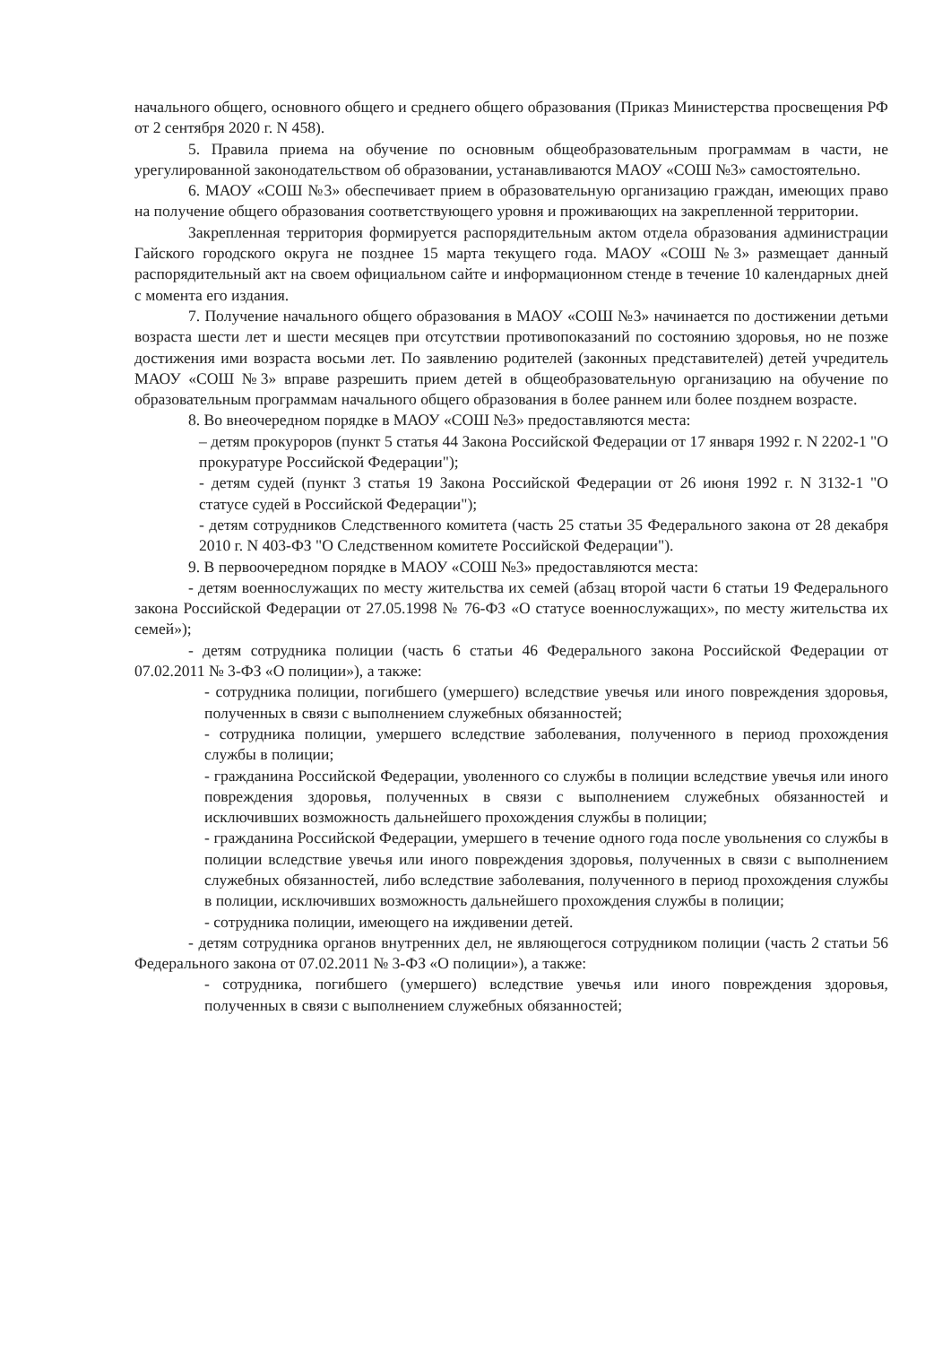начального общего, основного общего и среднего общего образования (Приказ Министерства просвещения РФ от 2 сентября 2020 г. N 458).
5. Правила приема на обучение по основным общеобразовательным программам в части, не урегулированной законодательством об образовании, устанавливаются МАОУ «СОШ №3» самостоятельно.
6. МАОУ «СОШ №3» обеспечивает прием в образовательную организацию граждан, имеющих право на получение общего образования соответствующего уровня и проживающих на закрепленной территории.
Закрепленная территория формируется распорядительным актом отдела образования администрации Гайского городского округа не позднее 15 марта текущего года. МАОУ «СОШ №3» размещает данный распорядительный акт на своем официальном сайте и информационном стенде в течение 10 календарных дней с момента его издания.
7. Получение начального общего образования в МАОУ «СОШ №3» начинается по достижении детьми возраста шести лет и шести месяцев при отсутствии противопоказаний по состоянию здоровья, но не позже достижения ими возраста восьми лет. По заявлению родителей (законных представителей) детей учредитель МАОУ «СОШ №3» вправе разрешить прием детей в общеобразовательную организацию на обучение по образовательным программам начального общего образования в более раннем или более позднем возрасте.
8. Во внеочередном порядке в МАОУ «СОШ №3» предоставляются места:
– детям прокуроров (пункт 5 статья 44 Закона Российской Федерации от 17 января 1992 г. N 2202-1 "О прокуратуре Российской Федерации");
- детям судей (пункт 3 статья 19 Закона Российской Федерации от 26 июня 1992 г. N 3132-1 "О статусе судей в Российской Федерации");
- детям сотрудников Следственного комитета (часть 25 статьи 35 Федерального закона от 28 декабря 2010 г. N 403-ФЗ "О Следственном комитете Российской Федерации").
9. В первоочередном порядке в МАОУ «СОШ №3» предоставляются места:
- детям военнослужащих по месту жительства их семей (абзац второй части 6 статьи 19 Федерального закона Российской Федерации от 27.05.1998 № 76-ФЗ «О статусе военнослужащих», по месту жительства их семей»);
- детям сотрудника полиции (часть 6 статьи 46 Федерального закона Российской Федерации от 07.02.2011 № 3-ФЗ «О полиции»), а также:
- сотрудника полиции, погибшего (умершего) вследствие увечья или иного повреждения здоровья, полученных в связи с выполнением служебных обязанностей;
- сотрудника полиции, умершего вследствие заболевания, полученного в период прохождения службы в полиции;
- гражданина Российской Федерации, уволенного со службы в полиции вследствие увечья или иного повреждения здоровья, полученных в связи с выполнением служебных обязанностей и исключивших возможность дальнейшего прохождения службы в полиции;
- гражданина Российской Федерации, умершего в течение одного года после увольнения со службы в полиции вследствие увечья или иного повреждения здоровья, полученных в связи с выполнением служебных обязанностей, либо вследствие заболевания, полученного в период прохождения службы в полиции, исключивших возможность дальнейшего прохождения службы в полиции;
- сотрудника полиции, имеющего на иждивении детей.
- детям сотрудника органов внутренних дел, не являющегося сотрудником полиции (часть 2 статьи 56 Федерального закона от 07.02.2011 № 3-ФЗ «О полиции»), а также:
- сотрудника, погибшего (умершего) вследствие увечья или иного повреждения здоровья, полученных в связи с выполнением служебных обязанностей;